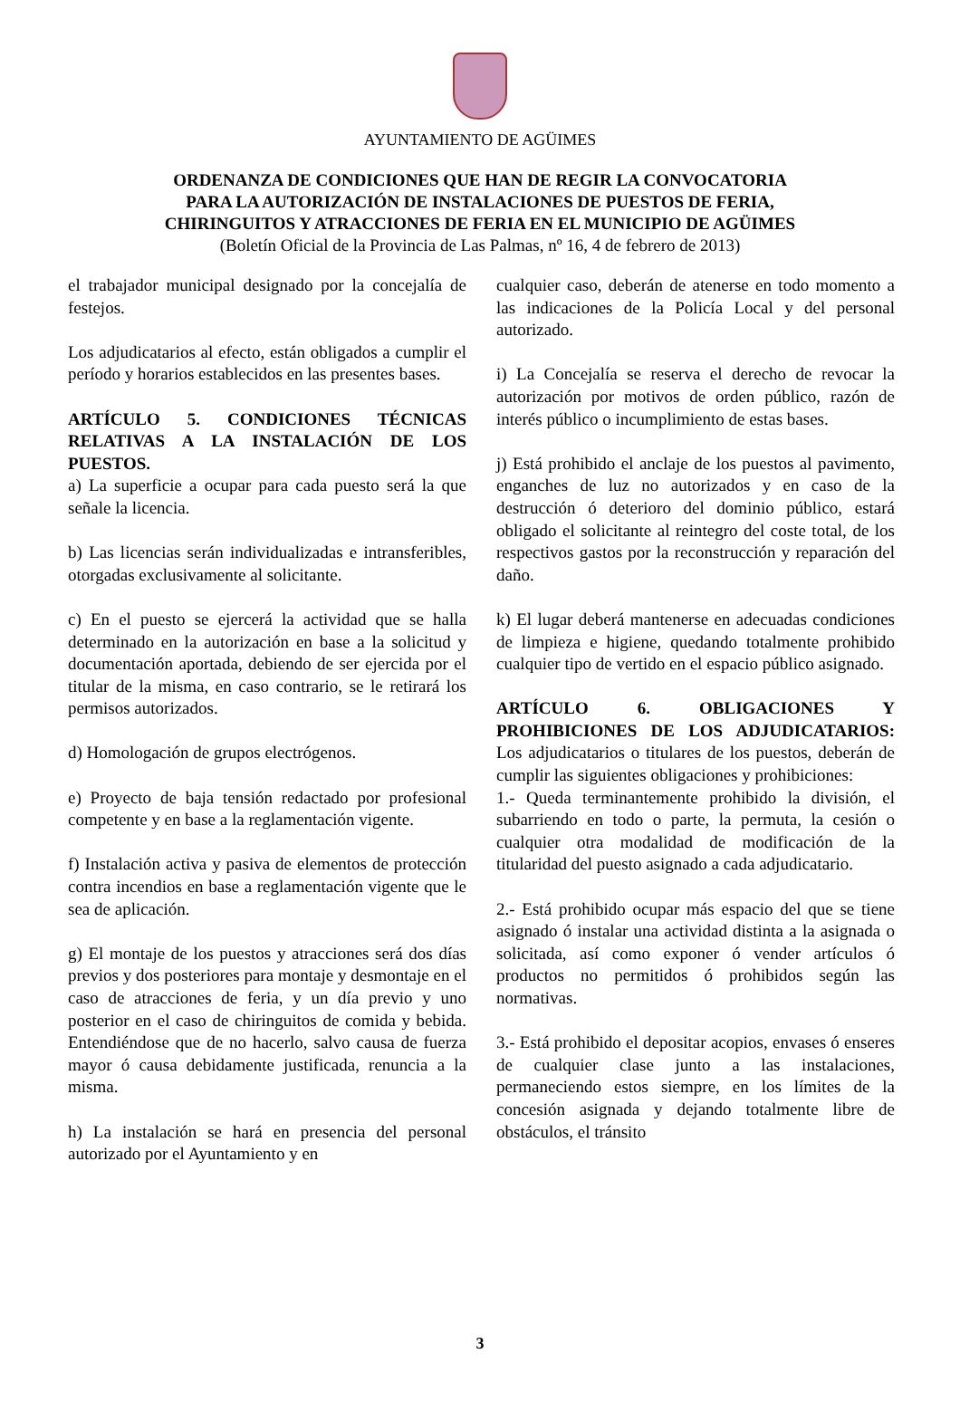AYUNTAMIENTO DE AGÜIMES
ORDENANZA DE CONDICIONES QUE HAN DE REGIR LA CONVOCATORIA
PARA LA AUTORIZACIÓN DE INSTALACIONES DE PUESTOS DE FERIA,
CHIRINGUITOS Y ATRACCIONES DE FERIA EN EL MUNICIPIO DE AGÜIMES
(Boletín Oficial de la Provincia de Las Palmas, nº 16, 4 de febrero de 2013)
el trabajador municipal designado por la concejalía de festejos.
Los adjudicatarios al efecto, están obligados a cumplir el período y horarios establecidos en las presentes bases.
ARTÍCULO 5. CONDICIONES TÉCNICAS RELATIVAS A LA INSTALACIÓN DE LOS PUESTOS.
a) La superficie a ocupar para cada puesto será la que señale la licencia.
b) Las licencias serán individualizadas e intransferibles, otorgadas exclusivamente al solicitante.
c) En el puesto se ejercerá la actividad que se halla determinado en la autorización en base a la solicitud y documentación aportada, debiendo de ser ejercida por el titular de la misma, en caso contrario, se le retirará los permisos autorizados.
d) Homologación de grupos electrógenos.
e) Proyecto de baja tensión redactado por profesional competente y en base a la reglamentación vigente.
f) Instalación activa y pasiva de elementos de protección contra incendios en base a reglamentación vigente que le sea de aplicación.
g) El montaje de los puestos y atracciones será dos días previos y dos posteriores para montaje y desmontaje en el caso de atracciones de feria, y un día previo y uno posterior en el caso de chiringuitos de comida y bebida. Entendiéndose que de no hacerlo, salvo causa de fuerza mayor ó causa debidamente justificada, renuncia a la misma.
h) La instalación se hará en presencia del personal autorizado por el Ayuntamiento y en
cualquier caso, deberán de atenerse en todo momento a las indicaciones de la Policía Local y del personal autorizado.
i) La Concejalía se reserva el derecho de revocar la autorización por motivos de orden público, razón de interés público o incumplimiento de estas bases.
j) Está prohibido el anclaje de los puestos al pavimento, enganches de luz no autorizados y en caso de la destrucción ó deterioro del dominio público, estará obligado el solicitante al reintegro del coste total, de los respectivos gastos por la reconstrucción y reparación del daño.
k) El lugar deberá mantenerse en adecuadas condiciones de limpieza e higiene, quedando totalmente prohibido cualquier tipo de vertido en el espacio público asignado.
ARTÍCULO 6. OBLIGACIONES Y PROHIBICIONES DE LOS ADJUDICATARIOS: Los adjudicatarios o titulares de los puestos, deberán de cumplir las siguientes obligaciones y prohibiciones:
1.- Queda terminantemente prohibido la división, el subarriendo en todo o parte, la permuta, la cesión o cualquier otra modalidad de modificación de la titularidad del puesto asignado a cada adjudicatario.
2.- Está prohibido ocupar más espacio del que se tiene asignado ó instalar una actividad distinta a la asignada o solicitada, así como exponer ó vender artículos ó productos no permitidos ó prohibidos según las normativas.
3.- Está prohibido el depositar acopios, envases ó enseres de cualquier clase junto a las instalaciones, permaneciendo estos siempre, en los límites de la concesión asignada y dejando totalmente libre de obstáculos, el tránsito
3